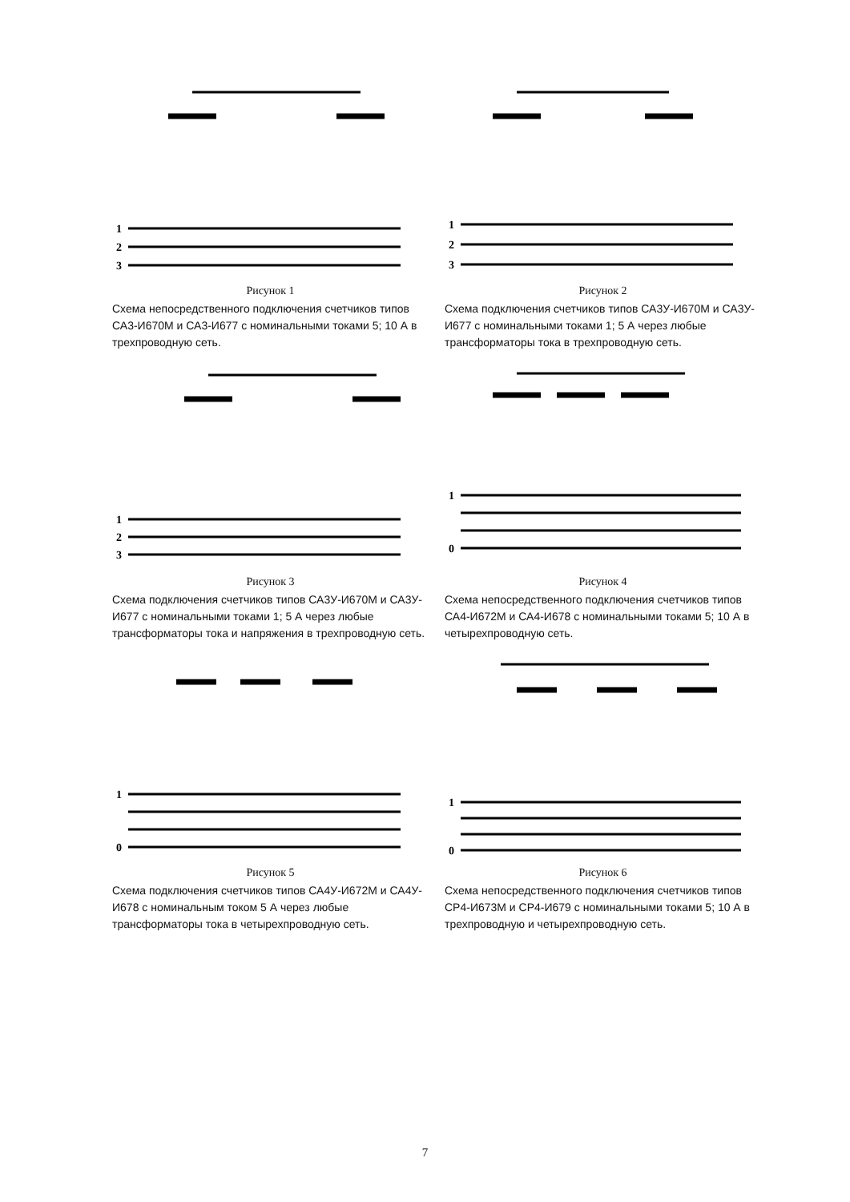1
2
3
Рисунок 1
Схема непосредственного подключения счетчиков типов СА3-И670М и СА3-И677 с номинальными токами 5; 10 А в трехпроводную сеть.
1
2
3
Рисунок 2
Схема подключения счетчиков типов СА3У-И670М и СА3У-И677 с номинальными токами 1; 5 А через любые трансформаторы тока в трехпроводную сеть.
1
2
3
Рисунок 3
Схема подключения счетчиков типов СА3У-И670М и СА3У-И677 с номинальными токами 1; 5 А через любые трансформаторы тока и напряжения в трехпроводную сеть.
1
0
Рисунок 4
Схема непосредственного подключения счетчиков типов СА4-И672М и СА4-И678 с номинальными токами 5; 10 А в четырехпроводную сеть.
1
0
Рисунок 5
Схема подключения счетчиков типов СА4У-И672М и СА4У-И678 с номинальным током 5 А через любые трансформаторы тока в четырехпроводную сеть.
1
0
Рисунок 6
Схема непосредственного подключения счетчиков типов СР4-И673М и СР4-И679 с номинальными токами 5; 10 А в трехпроводную и четырехпроводную сеть.
7